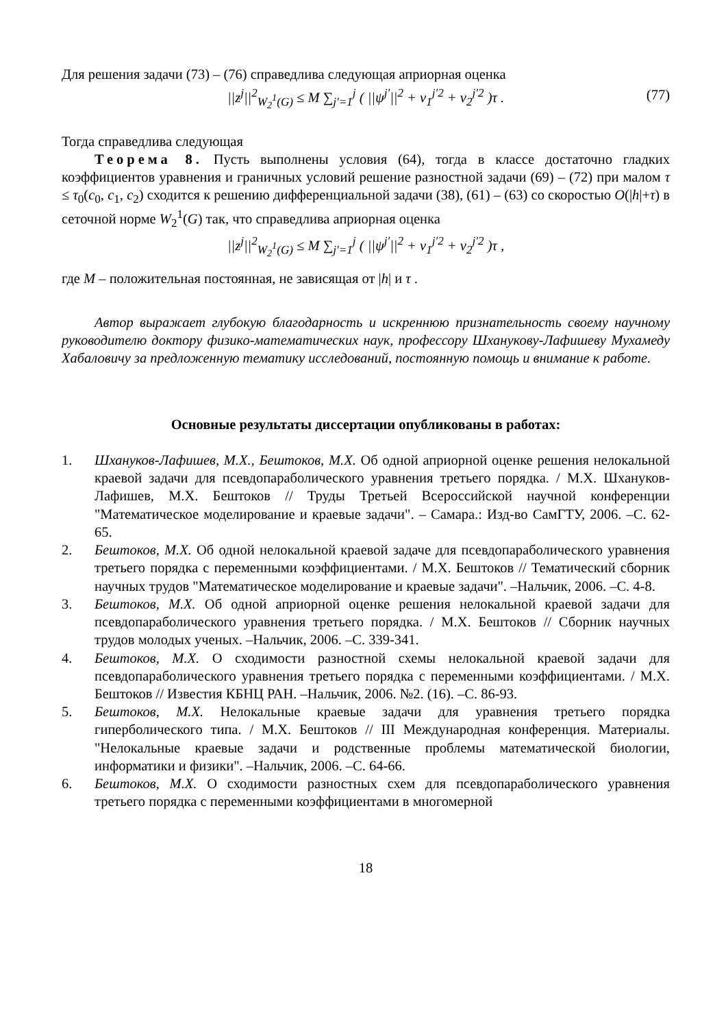Для решения задачи (73) – (76) справедлива следующая априорная оценка
||z<sup>j</sup>||<sup>2</sup><sub>W<sub>2</sub><sup>1</sup>(G)</sub> ≤ M ∑<sub>j′=1</sub><sup>j</sup> ( ||ψ<sup>j′</sup>||<sup>2</sup> + ν<sub>1</sub><sup>j′2</sup> + ν<sub>2</sub><sup>j′2</sup> )τ . (77)
Тогда справедлива следующая
Теорема 8. Пусть выполнены условия (64), тогда в классе достаточно гладких коэффициентов уравнения и граничных условий решение разностной задачи (69) – (72) при малом τ ≤ τ<sub>0</sub>(c<sub>0</sub>, c<sub>1</sub>, c<sub>2</sub>) сходится к решению дифференциальной задачи (38), (61) – (63) со скоростью O(|h|+τ) в сеточной норме W<sub>2</sub><sup>1</sup>(G) так, что справедлива априорная оценка
||z<sup>j</sup>||<sup>2</sup><sub>W<sub>2</sub><sup>1</sup>(G)</sub> ≤ M ∑<sub>j′=1</sub><sup>j</sup> ( ||ψ<sup>j′</sup>||<sup>2</sup> + ν<sub>1</sub><sup>j′2</sup> + ν<sub>2</sub><sup>j′2</sup> )τ ,
где M – положительная постоянная, не зависящая от |h| и τ .
Автор выражает глубокую благодарность и искреннюю признательность своему научному руководителю доктору физико-математических наук, профессору Шханукову-Лафишеву Мухамеду Хабаловичу за предложенную тематику исследований, постоянную помощь и внимание к работе.
Основные результаты диссертации опубликованы в работах:
1. Шхануков-Лафишев, М.Х., Бештоков, М.Х. Об одной априорной оценке решения нелокальной краевой задачи для псевдопараболического уравнения третьего порядка. / М.Х. Шхануков-Лафишев, М.Х. Бештоков // Труды Третьей Всероссийской научной конференции "Математическое моделирование и краевые задачи". – Самара.: Изд-во СамГТУ, 2006. –С. 62-65.
2. Бештоков, М.Х. Об одной нелокальной краевой задаче для псевдопараболического уравнения третьего порядка с переменными коэффициентами. / М.Х. Бештоков // Тематический сборник научных трудов "Математическое моделирование и краевые задачи". –Нальчик, 2006. –С. 4-8.
3. Бештоков, М.Х. Об одной априорной оценке решения нелокальной краевой задачи для псевдопараболического уравнения третьего порядка. / М.Х. Бештоков // Сборник научных трудов молодых ученых. –Нальчик, 2006. –С. 339-341.
4. Бештоков, М.Х. О сходимости разностной схемы нелокальной краевой задачи для псевдопараболического уравнения третьего порядка с переменными коэффициентами. / М.Х. Бештоков // Известия КБНЦ РАН. –Нальчик, 2006. №2. (16). –С. 86-93.
5. Бештоков, М.Х. Нелокальные краевые задачи для уравнения третьего порядка гиперболического типа. / М.Х. Бештоков // III Международная конференция. Материалы. "Нелокальные краевые задачи и родственные проблемы математической биологии, информатики и физики". –Нальчик, 2006. –С. 64-66.
6. Бештоков, М.Х. О сходимости разностных схем для псевдопараболического уравнения третьего порядка с переменными коэффициентами в многомерной
18